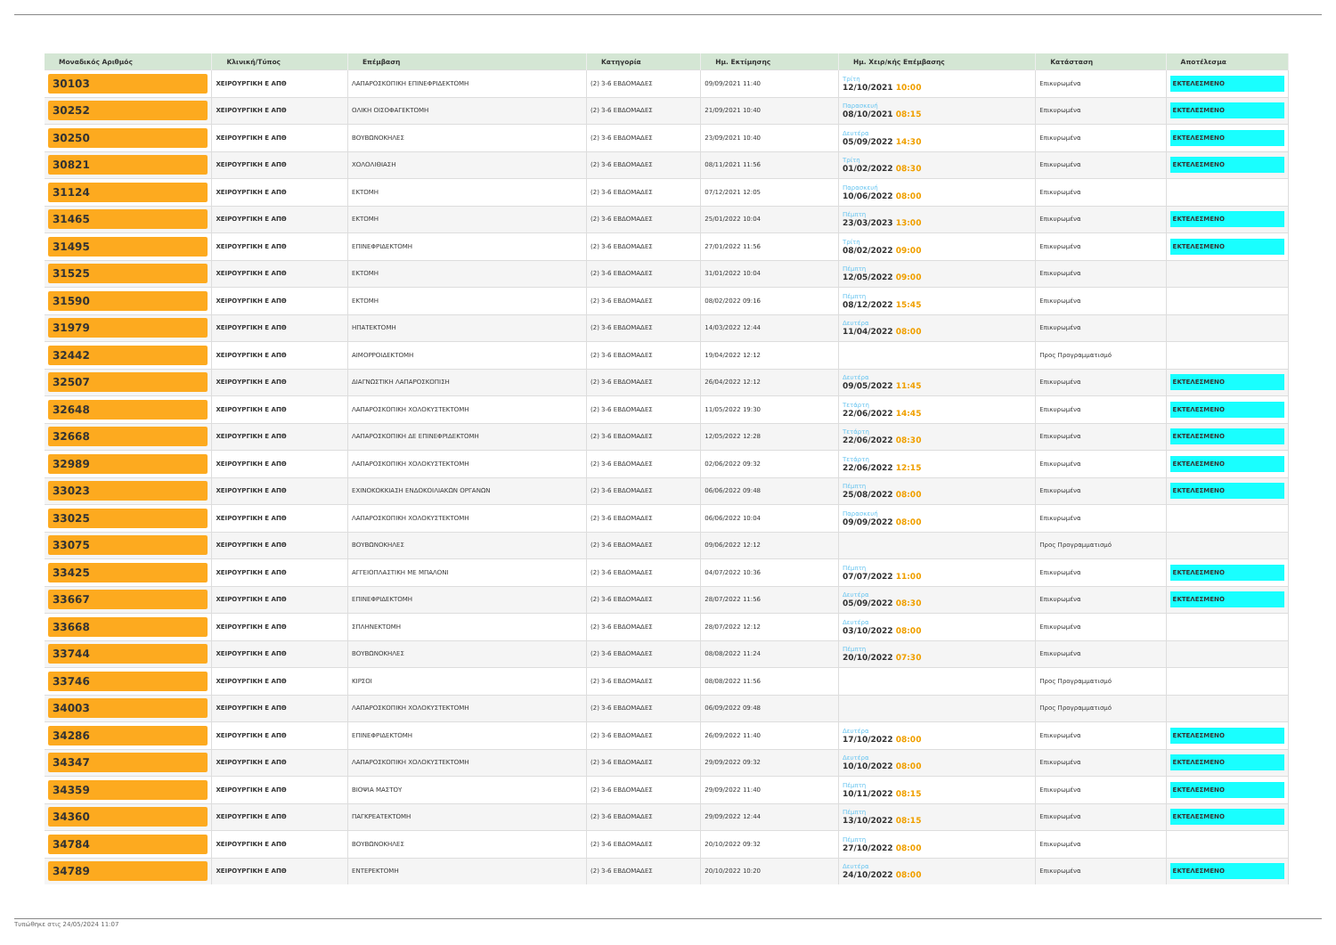| Μοναδικός Αριθμός | Κλινική/Τύπος | Επέμβαση | Κατηγορία | Ημ. Εκτίμησης | Ημ. Χειρ/κής Επέμβασης | Κατάσταση | Αποτέλεσμα |
| --- | --- | --- | --- | --- | --- | --- | --- |
| 30103 | ΧΕΙΡΟΥΡΓΙΚΗ Ε ΑΠΘ | ΛΑΠΑΡΟΣΚΟΠΙΚΗ ΕΠΙΝΕΦΡΙΔΕΚΤΟΜΗ | (2) 3-6 ΕΒΔΟΜΑΔΕΣ | 09/09/2021 11:40 | Τρίτη 12/10/2021 10:00 | Επικυρωμένα | ΕΚΤΕΛΕΣΜΕΝΟ |
| 30252 | ΧΕΙΡΟΥΡΓΙΚΗ Ε ΑΠΘ | ΟΛΙΚΗ ΟΙΣΟΦΑΓΕΚΤΟΜΗ | (2) 3-6 ΕΒΔΟΜΑΔΕΣ | 21/09/2021 10:40 | Παρασκευή 08/10/2021 08:15 | Επικυρωμένα | ΕΚΤΕΛΕΣΜΕΝΟ |
| 30250 | ΧΕΙΡΟΥΡΓΙΚΗ Ε ΑΠΘ | ΒΟΥΒΩΝΟΚΗΛΕΣ | (2) 3-6 ΕΒΔΟΜΑΔΕΣ | 23/09/2021 10:40 | Δευτέρα 05/09/2022 14:30 | Επικυρωμένα | ΕΚΤΕΛΕΣΜΕΝΟ |
| 30821 | ΧΕΙΡΟΥΡΓΙΚΗ Ε ΑΠΘ | ΧΟΛΟΛΙΘΙΑΣΗ | (2) 3-6 ΕΒΔΟΜΑΔΕΣ | 08/11/2021 11:56 | Τρίτη 01/02/2022 08:30 | Επικυρωμένα | ΕΚΤΕΛΕΣΜΕΝΟ |
| 31124 | ΧΕΙΡΟΥΡΓΙΚΗ Ε ΑΠΘ | ΕΚΤΟΜΗ | (2) 3-6 ΕΒΔΟΜΑΔΕΣ | 07/12/2021 12:05 | Παρασκευή 10/06/2022 08:00 | Επικυρωμένα | |
| 31465 | ΧΕΙΡΟΥΡΓΙΚΗ Ε ΑΠΘ | ΕΚΤΟΜΗ | (2) 3-6 ΕΒΔΟΜΑΔΕΣ | 25/01/2022 10:04 | Πέμπτη 23/03/2023 13:00 | Επικυρωμένα | ΕΚΤΕΛΕΣΜΕΝΟ |
| 31495 | ΧΕΙΡΟΥΡΓΙΚΗ Ε ΑΠΘ | ΕΠΙΝΕΦΡΙΔΕΚΤΟΜΗ | (2) 3-6 ΕΒΔΟΜΑΔΕΣ | 27/01/2022 11:56 | Τρίτη 08/02/2022 09:00 | Επικυρωμένα | ΕΚΤΕΛΕΣΜΕΝΟ |
| 31525 | ΧΕΙΡΟΥΡΓΙΚΗ Ε ΑΠΘ | ΕΚΤΟΜΗ | (2) 3-6 ΕΒΔΟΜΑΔΕΣ | 31/01/2022 10:04 | Πέμπτη 12/05/2022 09:00 | Επικυρωμένα | |
| 31590 | ΧΕΙΡΟΥΡΓΙΚΗ Ε ΑΠΘ | ΕΚΤΟΜΗ | (2) 3-6 ΕΒΔΟΜΑΔΕΣ | 08/02/2022 09:16 | Πέμπτη 08/12/2022 15:45 | Επικυρωμένα | |
| 31979 | ΧΕΙΡΟΥΡΓΙΚΗ Ε ΑΠΘ | ΗΠΑΤΕΚΤΟΜΗ | (2) 3-6 ΕΒΔΟΜΑΔΕΣ | 14/03/2022 12:44 | Δευτέρα 11/04/2022 08:00 | Επικυρωμένα | |
| 32442 | ΧΕΙΡΟΥΡΓΙΚΗ Ε ΑΠΘ | ΑΙΜΟΡΡΟΙΔΕΚΤΟΜΗ | (2) 3-6 ΕΒΔΟΜΑΔΕΣ | 19/04/2022 12:12 | | Προς Προγραμματισμό | |
| 32507 | ΧΕΙΡΟΥΡΓΙΚΗ Ε ΑΠΘ | ΔΙΑΓΝΩΣΤΙΚΗ ΛΑΠΑΡΟΣΚΟΠΙΣΗ | (2) 3-6 ΕΒΔΟΜΑΔΕΣ | 26/04/2022 12:12 | Δευτέρα 09/05/2022 11:45 | Επικυρωμένα | ΕΚΤΕΛΕΣΜΕΝΟ |
| 32648 | ΧΕΙΡΟΥΡΓΙΚΗ Ε ΑΠΘ | ΛΑΠΑΡΟΣΚΟΠΙΚΗ ΧΟΛΟΚΥΣΤΕΚΤΟΜΗ | (2) 3-6 ΕΒΔΟΜΑΔΕΣ | 11/05/2022 19:30 | Τετάρτη 22/06/2022 14:45 | Επικυρωμένα | ΕΚΤΕΛΕΣΜΕΝΟ |
| 32668 | ΧΕΙΡΟΥΡΓΙΚΗ Ε ΑΠΘ | ΛΑΠΑΡΟΣΚΟΠΙΚΗ ΔΕ ΕΠΙΝΕΦΡΙΔΕΚΤΟΜΗ | (2) 3-6 ΕΒΔΟΜΑΔΕΣ | 12/05/2022 12:28 | Τετάρτη 22/06/2022 08:30 | Επικυρωμένα | ΕΚΤΕΛΕΣΜΕΝΟ |
| 32989 | ΧΕΙΡΟΥΡΓΙΚΗ Ε ΑΠΘ | ΛΑΠΑΡΟΣΚΟΠΙΚΗ ΧΟΛΟΚΥΣΤΕΚΤΟΜΗ | (2) 3-6 ΕΒΔΟΜΑΔΕΣ | 02/06/2022 09:32 | Τετάρτη 22/06/2022 12:15 | Επικυρωμένα | ΕΚΤΕΛΕΣΜΕΝΟ |
| 33023 | ΧΕΙΡΟΥΡΓΙΚΗ Ε ΑΠΘ | ΕΧΙΝΟΚΟΚΚΙΑΣΗ ΕΝΔΟΚΟΙΛΙΑΚΩΝ ΟΡΓΑΝΩΝ | (2) 3-6 ΕΒΔΟΜΑΔΕΣ | 06/06/2022 09:48 | Πέμπτη 25/08/2022 08:00 | Επικυρωμένα | ΕΚΤΕΛΕΣΜΕΝΟ |
| 33025 | ΧΕΙΡΟΥΡΓΙΚΗ Ε ΑΠΘ | ΛΑΠΑΡΟΣΚΟΠΙΚΗ ΧΟΛΟΚΥΣΤΕΚΤΟΜΗ | (2) 3-6 ΕΒΔΟΜΑΔΕΣ | 06/06/2022 10:04 | Παρασκευή 09/09/2022 08:00 | Επικυρωμένα | |
| 33075 | ΧΕΙΡΟΥΡΓΙΚΗ Ε ΑΠΘ | ΒΟΥΒΩΝΟΚΗΛΕΣ | (2) 3-6 ΕΒΔΟΜΑΔΕΣ | 09/06/2022 12:12 | | Προς Προγραμματισμό | |
| 33425 | ΧΕΙΡΟΥΡΓΙΚΗ Ε ΑΠΘ | ΑΓΓΕΙΟΠΛΑΣΤΙΚΗ ΜΕ ΜΠΑΛΟΝΙ | (2) 3-6 ΕΒΔΟΜΑΔΕΣ | 04/07/2022 10:36 | Πέμπτη 07/07/2022 11:00 | Επικυρωμένα | ΕΚΤΕΛΕΣΜΕΝΟ |
| 33667 | ΧΕΙΡΟΥΡΓΙΚΗ Ε ΑΠΘ | ΕΠΙΝΕΦΡΙΔΕΚΤΟΜΗ | (2) 3-6 ΕΒΔΟΜΑΔΕΣ | 28/07/2022 11:56 | Δευτέρα 05/09/2022 08:30 | Επικυρωμένα | ΕΚΤΕΛΕΣΜΕΝΟ |
| 33668 | ΧΕΙΡΟΥΡΓΙΚΗ Ε ΑΠΘ | ΣΠΛΗΝΕΚΤΟΜΗ | (2) 3-6 ΕΒΔΟΜΑΔΕΣ | 28/07/2022 12:12 | Δευτέρα 03/10/2022 08:00 | Επικυρωμένα | |
| 33744 | ΧΕΙΡΟΥΡΓΙΚΗ Ε ΑΠΘ | ΒΟΥΒΩΝΟΚΗΛΕΣ | (2) 3-6 ΕΒΔΟΜΑΔΕΣ | 08/08/2022 11:24 | Πέμπτη 20/10/2022 07:30 | Επικυρωμένα | |
| 33746 | ΧΕΙΡΟΥΡΓΙΚΗ Ε ΑΠΘ | ΚΙΡΣΟΙ | (2) 3-6 ΕΒΔΟΜΑΔΕΣ | 08/08/2022 11:56 | | Προς Προγραμματισμό | |
| 34003 | ΧΕΙΡΟΥΡΓΙΚΗ Ε ΑΠΘ | ΛΑΠΑΡΟΣΚΟΠΙΚΗ ΧΟΛΟΚΥΣΤΕΚΤΟΜΗ | (2) 3-6 ΕΒΔΟΜΑΔΕΣ | 06/09/2022 09:48 | | Προς Προγραμματισμό | |
| 34286 | ΧΕΙΡΟΥΡΓΙΚΗ Ε ΑΠΘ | ΕΠΙΝΕΦΡΙΔΕΚΤΟΜΗ | (2) 3-6 ΕΒΔΟΜΑΔΕΣ | 26/09/2022 11:40 | Δευτέρα 17/10/2022 08:00 | Επικυρωμένα | ΕΚΤΕΛΕΣΜΕΝΟ |
| 34347 | ΧΕΙΡΟΥΡΓΙΚΗ Ε ΑΠΘ | ΛΑΠΑΡΟΣΚΟΠΙΚΗ ΧΟΛΟΚΥΣΤΕΚΤΟΜΗ | (2) 3-6 ΕΒΔΟΜΑΔΕΣ | 29/09/2022 09:32 | Δευτέρα 10/10/2022 08:00 | Επικυρωμένα | ΕΚΤΕΛΕΣΜΕΝΟ |
| 34359 | ΧΕΙΡΟΥΡΓΙΚΗ Ε ΑΠΘ | ΒΙΟΨΙΑ ΜΑΣΤΟΥ | (2) 3-6 ΕΒΔΟΜΑΔΕΣ | 29/09/2022 11:40 | Πέμπτη 10/11/2022 08:15 | Επικυρωμένα | ΕΚΤΕΛΕΣΜΕΝΟ |
| 34360 | ΧΕΙΡΟΥΡΓΙΚΗ Ε ΑΠΘ | ΠΑΓΚΡΕΑΤΕΚΤΟΜΗ | (2) 3-6 ΕΒΔΟΜΑΔΕΣ | 29/09/2022 12:44 | Πέμπτη 13/10/2022 08:15 | Επικυρωμένα | ΕΚΤΕΛΕΣΜΕΝΟ |
| 34784 | ΧΕΙΡΟΥΡΓΙΚΗ Ε ΑΠΘ | ΒΟΥΒΩΝΟΚΗΛΕΣ | (2) 3-6 ΕΒΔΟΜΑΔΕΣ | 20/10/2022 09:32 | Πέμπτη 27/10/2022 08:00 | Επικυρωμένα | |
| 34789 | ΧΕΙΡΟΥΡΓΙΚΗ Ε ΑΠΘ | ΕΝΤΕΡΕΚΤΟΜΗ | (2) 3-6 ΕΒΔΟΜΑΔΕΣ | 20/10/2022 10:20 | Δευτέρα 24/10/2022 08:00 | Επικυρωμένα | ΕΚΤΕΛΕΣΜΕΝΟ |
Τυπώθηκε στις 24/05/2024 11:07